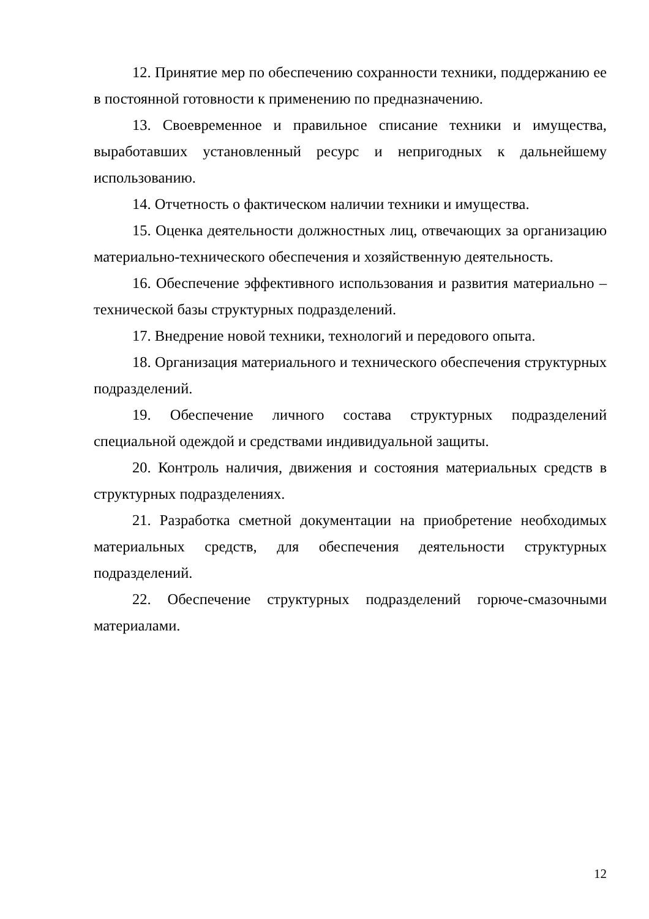12. Принятие мер по обеспечению сохранности техники, поддержанию ее в постоянной готовности к применению по предназначению.
13. Своевременное и правильное списание техники и имущества, выработавших установленный ресурс и непригодных к дальнейшему использованию.
14. Отчетность о фактическом наличии техники и имущества.
15. Оценка деятельности должностных лиц, отвечающих за организацию материально-технического обеспечения и хозяйственную деятельность.
16. Обеспечение эффективного использования и развития материально – технической базы структурных подразделений.
17. Внедрение новой техники, технологий и передового опыта.
18. Организация материального и технического обеспечения структурных подразделений.
19. Обеспечение личного состава структурных подразделений специальной одеждой и средствами индивидуальной защиты.
20. Контроль наличия, движения и состояния материальных средств в структурных подразделениях.
21. Разработка сметной документации на приобретение необходимых материальных средств, для обеспечения деятельности структурных подразделений.
22. Обеспечение структурных подразделений горюче-смазочными материалами.
12